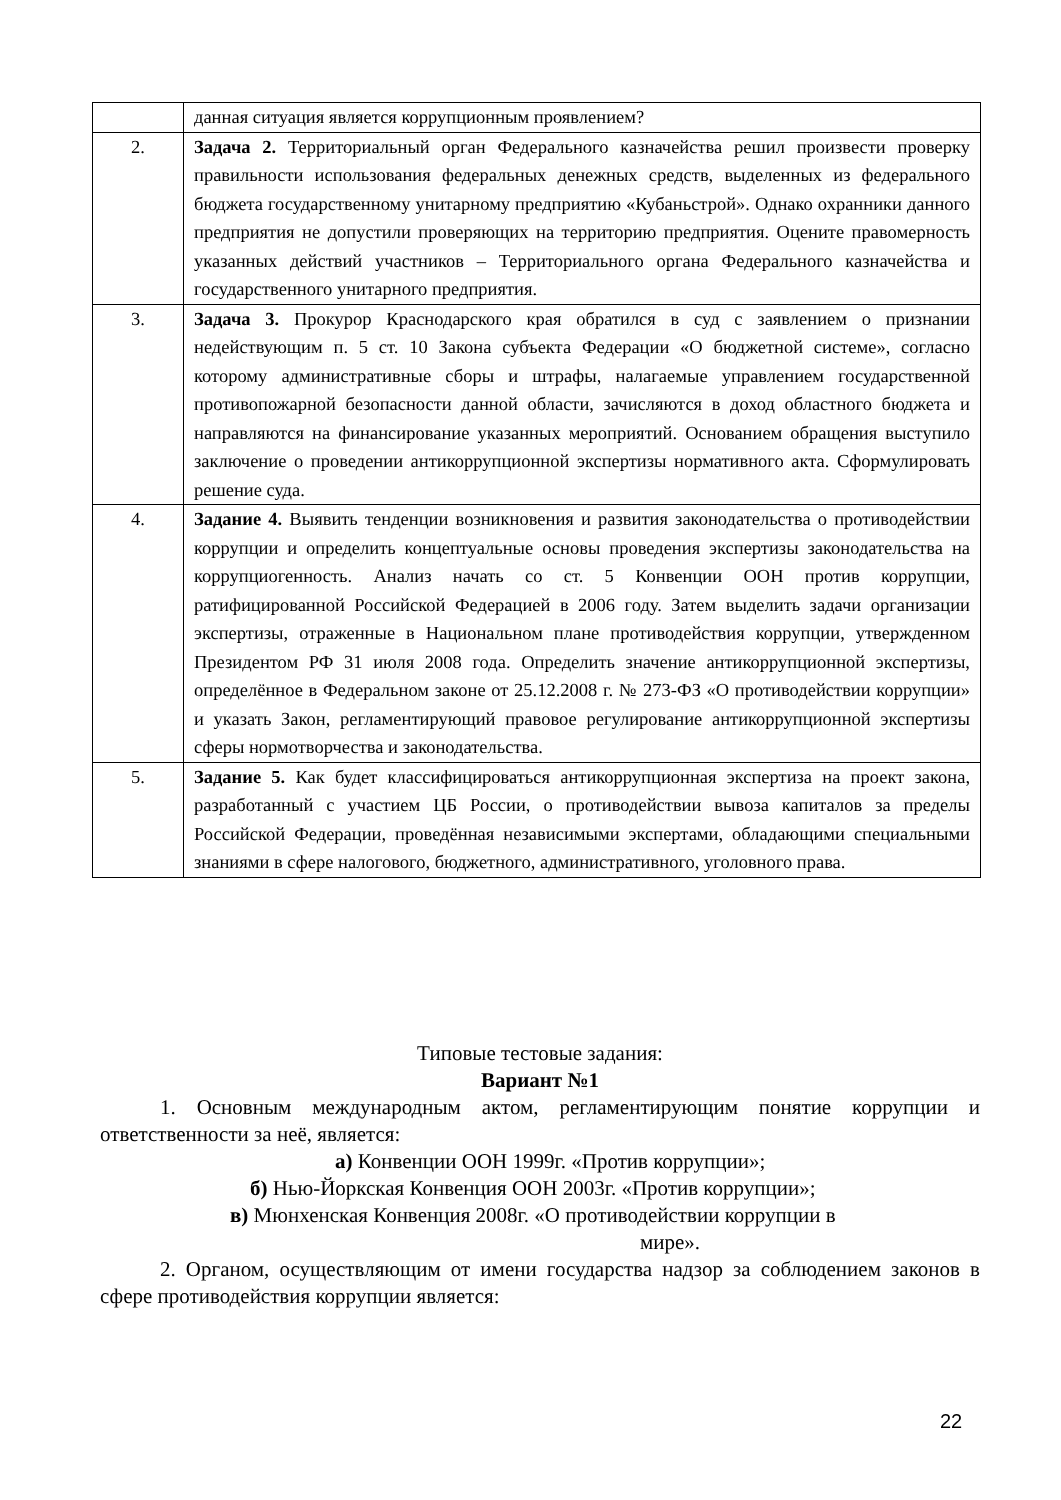| | данная ситуация является коррупционным проявлением? |
| 2. | Задача 2. Территориальный орган Федерального казначейства решил произвести проверку правильности использования федеральных денежных средств, выделенных из федерального бюджета государственному унитарному предприятию «Кубаньстрой». Однако охранники данного предприятия не допустили проверяющих на территорию предприятия. Оцените правомерность указанных действий участников – Территориального органа Федерального казначейства и государственного унитарного предприятия. |
| 3. | Задача 3. Прокурор Краснодарского края обратился в суд с заявлением о признании недействующим п. 5 ст. 10 Закона субъекта Федерации «О бюджетной системе», согласно которому административные сборы и штрафы, налагаемые управлением государственной противопожарной безопасности данной области, зачисляются в доход областного бюджета и направляются на финансирование указанных мероприятий. Основанием обращения выступило заключение о проведении антикоррупционной экспертизы нормативного акта. Сформулировать решение суда. |
| 4. | Задание 4. Выявить тенденции возникновения и развития законодательства о противодействии коррупции и определить концептуальные основы проведения экспертизы законодательства на коррупциогенность. Анализ начать со ст. 5 Конвенции ООН против коррупции, ратифицированной Российской Федерацией в 2006 году. Затем выделить задачи организации экспертизы, отраженные в Национальном плане противодействия коррупции, утвержденном Президентом РФ 31 июля 2008 года. Определить значение антикоррупционной экспертизы, определённое в Федеральном законе от 25.12.2008 г. № 273-ФЗ «О противодействии коррупции» и указать Закон, регламентирующий правовое регулирование антикоррупционной экспертизы сферы нормотворчества и законодательства. |
| 5. | Задание 5. Как будет классифицироваться антикоррупционная экспертиза на проект закона, разработанный с участием ЦБ России, о противодействии вывоза капиталов за пределы Российской Федерации, проведённая независимыми экспертами, обладающими специальными знаниями в сфере налогового, бюджетного, административного, уголовного права. |
Типовые тестовые задания:
Вариант №1
1. Основным международным актом, регламентирующим понятие коррупции и ответственности за неё, является:
а) Конвенции ООН 1999г. «Против коррупции»;
б) Нью-Йоркская Конвенция ООН 2003г. «Против коррупции»;
в) Мюнхенская Конвенция 2008г. «О противодействии коррупции в
мире».
2. Органом, осуществляющим от имени государства надзор за соблюдением законов в сфере противодействия коррупции является:
22